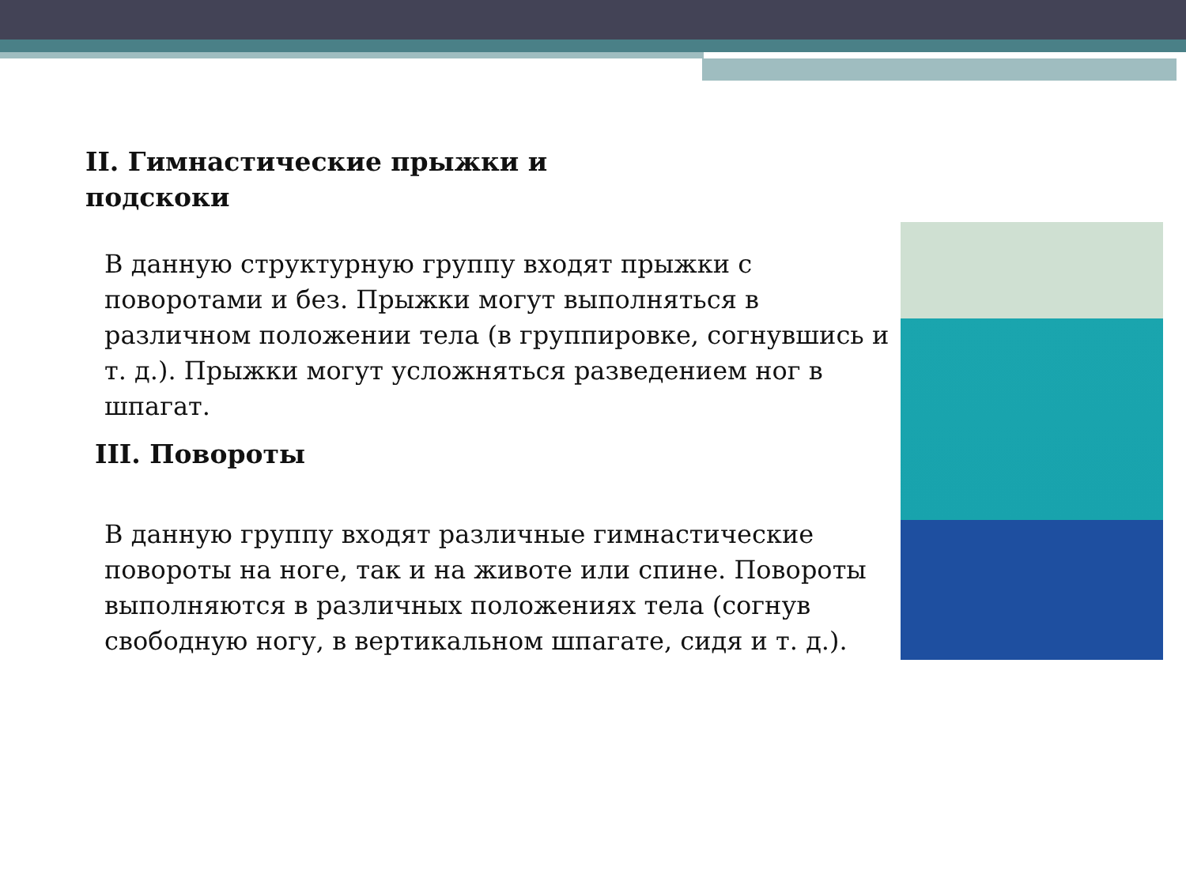II. Гимнастические прыжки и
подскоки
В данную структурную группу входят прыжки с поворотами и без. Прыжки могут выполняться в различном положении тела (в группировке, согнувшись и т. д.). Прыжки могут усложняться разведением ног в шпагат.
III. Повороты
В данную группу входят различные гимнастические повороты на ноге, так и на животе или спине. Повороты выполняются в различных положениях тела (согнув свободную ногу, в вертикальном шпагате, сидя и т. д.).